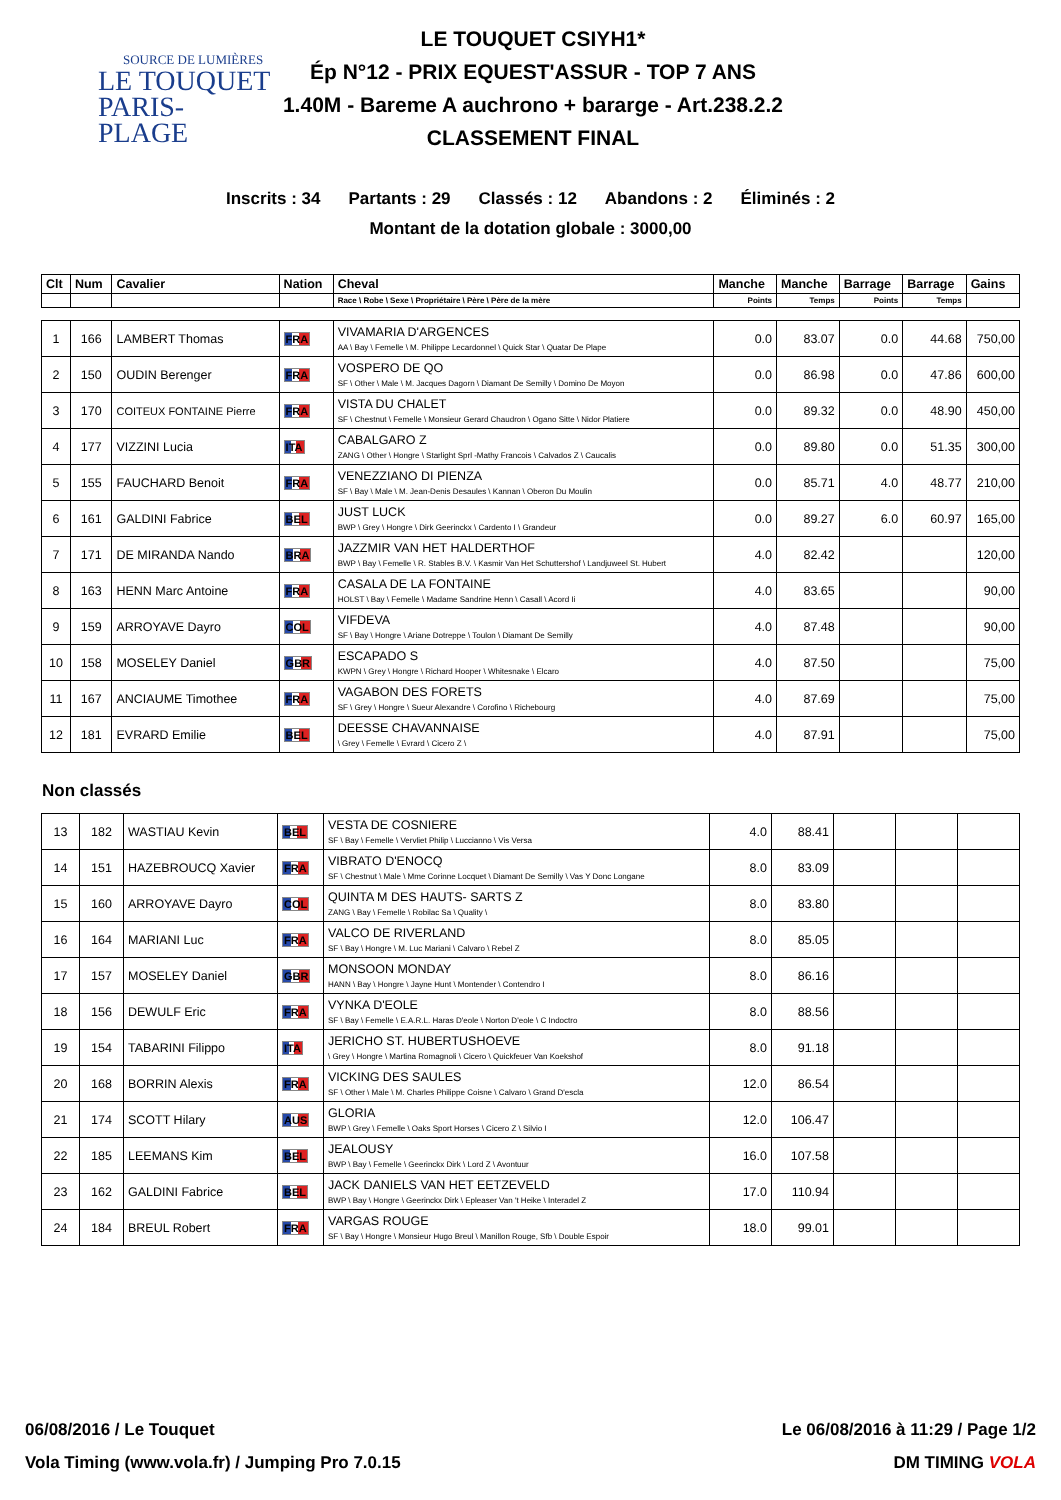SOURCE DE LUMIÈRES
LE TOUQUET
PARIS-PLAGE
LE TOUQUET CSIYH1*
Ép N°12 - PRIX EQUEST'ASSUR - TOP 7 ANS
1.40M - Bareme A auchrono + bararge - Art.238.2.2
CLASSEMENT FINAL
Inscrits : 34 Partants : 29 Classés : 12 Abandons : 2 Éliminés : 2
Montant de la dotation globale : 3000,00
| Clt | Num | Cavalier | Nation | Cheval | Manche | Manche | Barrage | Barrage | Gains |
| --- | --- | --- | --- | --- | --- | --- | --- | --- | --- |
| | | | | Race \ Robe \ Sexe \ Propriétaire \ Père \ Père de la mère | Points | Temps | Points | Temps | |
| 1 | 166 | LAMBERT Thomas | FRA | VIVAMARIA D'ARGENCES AA \ Bay \ Femelle \ M. Philippe Lecardonnel \ Quick Star \ Quatar De Plape | 0.0 | 83.07 | 0.0 | 44.68 | 750,00 |
| 2 | 150 | OUDIN Berenger | FRA | VOSPERO DE QO SF \ Other \ Male \ M. Jacques Dagorn \ Diamant De Semilly \ Domino De Moyon | 0.0 | 86.98 | 0.0 | 47.86 | 600,00 |
| 3 | 170 | COITEUX FONTAINE Pierre | FRA | VISTA DU CHALET SF \ Chestnut \ Femelle \ Monsieur Gerard Chaudron \ Ogano Sitte \ Nidor Platiere | 0.0 | 89.32 | 0.0 | 48.90 | 450,00 |
| 4 | 177 | VIZZINI Lucia | ITA | CABALGARO Z ZANG \ Other \ Hongre \ Starlight Sprl -Mathy Francois \ Calvados Z \ Caucalis | 0.0 | 89.80 | 0.0 | 51.35 | 300,00 |
| 5 | 155 | FAUCHARD Benoit | FRA | VENEZZIANO DI PIENZA SF \ Bay \ Male \ M. Jean-Denis Desaules \ Kannan \ Oberon Du Moulin | 0.0 | 85.71 | 4.0 | 48.77 | 210,00 |
| 6 | 161 | GALDINI Fabrice | BEL | JUST LUCK BWP \ Grey \ Hongre \ Dirk Geerinckx \ Cardento I \ Grandeur | 0.0 | 89.27 | 6.0 | 60.97 | 165,00 |
| 7 | 171 | DE MIRANDA Nando | BRA | JAZZMIR VAN HET HALDERTHOF BWP \ Bay \ Femelle \ R. Stables B.V. \ Kasmir Van Het Schuttershof \ Landjuweel St. Hubert | 4.0 | 82.42 | | | 120,00 |
| 8 | 163 | HENN Marc Antoine | FRA | CASALA DE LA FONTAINE HOLST \ Bay \ Femelle \ Madame Sandrine Henn \ Casall \ Acord Ii | 4.0 | 83.65 | | | 90,00 |
| 9 | 159 | ARROYAVE Dayro | COL | VIFDEVA SF \ Bay \ Hongre \ Ariane Dotreppe \ Toulon \ Diamant De Semilly | 4.0 | 87.48 | | | 90,00 |
| 10 | 158 | MOSELEY Daniel | GBR | ESCAPADO S KWPN \ Grey \ Hongre \ Richard Hooper \ Whitesnake \ Elcaro | 4.0 | 87.50 | | | 75,00 |
| 11 | 167 | ANCIAUME Timothee | FRA | VAGABON DES FORETS SF \ Grey \ Hongre \ Sueur Alexandre \ Corofino \ Richebourg | 4.0 | 87.69 | | | 75,00 |
| 12 | 181 | EVRARD Emilie | BEL | DEESSE CHAVANNAISE \ Grey \ Femelle \ Evrard \ Cicero Z \ | 4.0 | 87.91 | | | 75,00 |
Non classés
| 13 | 182 | WASTIAU Kevin | BEL | VESTA DE COSNIERE SF \ Bay \ Femelle \ Vervliet Philip \ Luccianno \ Vis Versa | 4.0 | 88.41 | | | |
| 14 | 151 | HAZEBROUCQ Xavier | FRA | VIBRATO D'ENOCQ SF \ Chestnut \ Male \ Mme Corinne Locquet \ Diamant De Semilly \ Vas Y Donc Longane | 8.0 | 83.09 | | | |
| 15 | 160 | ARROYAVE Dayro | COL | QUINTA M DES HAUTS- SARTS Z ZANG \ Bay \ Femelle \ Robilac Sa \ Quality \ | 8.0 | 83.80 | | | |
| 16 | 164 | MARIANI Luc | FRA | VALCO DE RIVERLAND SF \ Bay \ Hongre \ M. Luc Mariani \ Calvaro \ Rebel Z | 8.0 | 85.05 | | | |
| 17 | 157 | MOSELEY Daniel | GBR | MONSOON MONDAY HANN \ Bay \ Hongre \ Jayne Hunt \ Montender \ Contendro I | 8.0 | 86.16 | | | |
| 18 | 156 | DEWULF Eric | FRA | VYNKA D'EOLE SF \ Bay \ Femelle \ E.A.R.L. Haras D'eole \ Norton D'eole \ C Indoctro | 8.0 | 88.56 | | | |
| 19 | 154 | TABARINI Filippo | ITA | JERICHO ST. HUBERTUSHOEVE \ Grey \ Hongre \ Martina Romagnoli \ Cicero \ Quickfeuer Van Koekshof | 8.0 | 91.18 | | | |
| 20 | 168 | BORRIN Alexis | FRA | VICKING DES SAULES SF \ Other \ Male \ M. Charles Philippe Coisne \ Calvaro \ Grand D'escla | 12.0 | 86.54 | | | |
| 21 | 174 | SCOTT Hilary | AUS | GLORIA BWP \ Grey \ Femelle \ Oaks Sport Horses \ Cicero Z \ Silvio I | 12.0 | 106.47 | | | |
| 22 | 185 | LEEMANS Kim | BEL | JEALOUSY BWP \ Bay \ Femelle \ Geerinckx Dirk \ Lord Z \ Avontuur | 16.0 | 107.58 | | | |
| 23 | 162 | GALDINI Fabrice | BEL | JACK DANIELS VAN HET EETZEVELD BWP \ Bay \ Hongre \ Geerinckx Dirk \ Epleaser Van 't Heike \ Interadel Z | 17.0 | 110.94 | | | |
| 24 | 184 | BREUL Robert | FRA | VARGAS ROUGE SF \ Bay \ Hongre \ Monsieur Hugo Breul \ Manillon Rouge, Sfb \ Double Espoir | 18.0 | 99.01 | | | |
06/08/2016 / Le Touquet Le 06/08/2016 à 11:29 / Page 1/2
Vola Timing (www.vola.fr) / Jumping Pro 7.0.15 DM TIMING VOLA